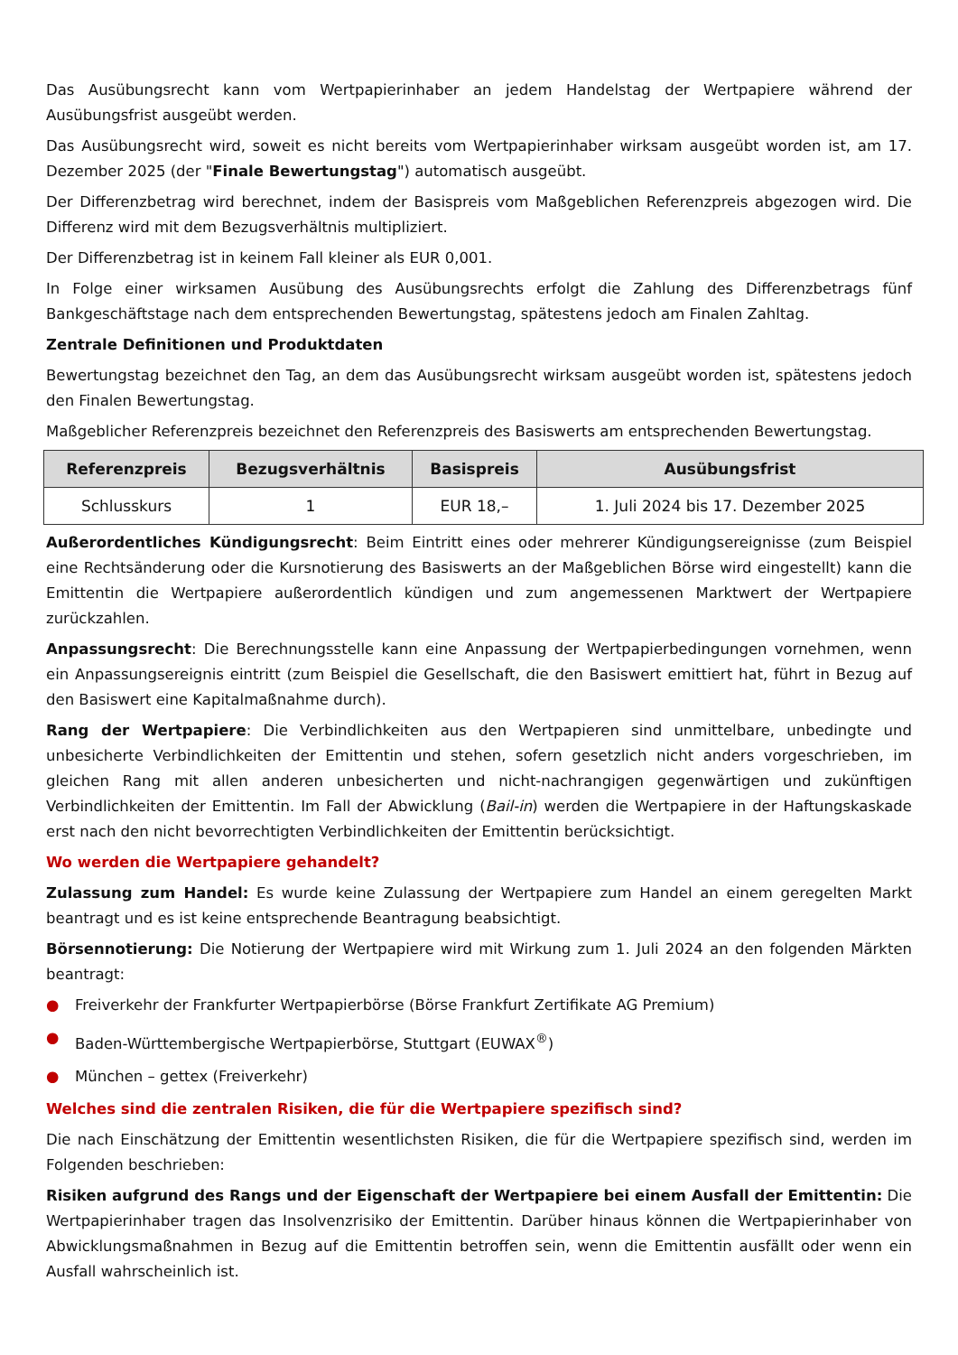Das Ausübungsrecht kann vom Wertpapierinhaber an jedem Handelstag der Wertpapiere während der Ausübungsfrist ausgeübt werden.
Das Ausübungsrecht wird, soweit es nicht bereits vom Wertpapierinhaber wirksam ausgeübt worden ist, am 17. Dezember 2025 (der "Finale Bewertungstag") automatisch ausgeübt.
Der Differenzbetrag wird berechnet, indem der Basispreis vom Maßgeblichen Referenzpreis abgezogen wird. Die Differenz wird mit dem Bezugsverhältnis multipliziert.
Der Differenzbetrag ist in keinem Fall kleiner als EUR 0,001.
In Folge einer wirksamen Ausübung des Ausübungsrechts erfolgt die Zahlung des Differenzbetrags fünf Bankgeschäftstage nach dem entsprechenden Bewertungstag, spätestens jedoch am Finalen Zahltag.
Zentrale Definitionen und Produktdaten
Bewertungstag bezeichnet den Tag, an dem das Ausübungsrecht wirksam ausgeübt worden ist, spätestens jedoch den Finalen Bewertungstag.
Maßgeblicher Referenzpreis bezeichnet den Referenzpreis des Basiswerts am entsprechenden Bewertungstag.
| Referenzpreis | Bezugsverhältnis | Basispreis | Ausübungsfrist |
| --- | --- | --- | --- |
| Schlusskurs | 1 | EUR 18,– | 1. Juli 2024 bis 17. Dezember 2025 |
Außerordentliches Kündigungsrecht: Beim Eintritt eines oder mehrerer Kündigungsereignisse (zum Beispiel eine Rechtsänderung oder die Kursnotierung des Basiswerts an der Maßgeblichen Börse wird eingestellt) kann die Emittentin die Wertpapiere außerordentlich kündigen und zum angemessenen Marktwert der Wertpapiere zurückzahlen.
Anpassungsrecht: Die Berechnungsstelle kann eine Anpassung der Wertpapierbedingungen vornehmen, wenn ein Anpassungsereignis eintritt (zum Beispiel die Gesellschaft, die den Basiswert emittiert hat, führt in Bezug auf den Basiswert eine Kapitalmaßnahme durch).
Rang der Wertpapiere: Die Verbindlichkeiten aus den Wertpapieren sind unmittelbare, unbedingte und unbesicherte Verbindlichkeiten der Emittentin und stehen, sofern gesetzlich nicht anders vorgeschrieben, im gleichen Rang mit allen anderen unbesicherten und nicht-nachrangigen gegenwärtigen und zukünftigen Verbindlichkeiten der Emittentin. Im Fall der Abwicklung (Bail-in) werden die Wertpapiere in der Haftungskaskade erst nach den nicht bevorrechtigten Verbindlichkeiten der Emittentin berücksichtigt.
Wo werden die Wertpapiere gehandelt?
Zulassung zum Handel: Es wurde keine Zulassung der Wertpapiere zum Handel an einem geregelten Markt beantragt und es ist keine entsprechende Beantragung beabsichtigt.
Börsennotierung: Die Notierung der Wertpapiere wird mit Wirkung zum 1. Juli 2024 an den folgenden Märkten beantragt:
● Freiverkehr der Frankfurter Wertpapierbörse (Börse Frankfurt Zertifikate AG Premium)
● Baden-Württembergische Wertpapierbörse, Stuttgart (EUWAX<sup>®</sup>)
● München – gettex (Freiverkehr)
Welches sind die zentralen Risiken, die für die Wertpapiere spezifisch sind?
Die nach Einschätzung der Emittentin wesentlichsten Risiken, die für die Wertpapiere spezifisch sind, werden im Folgenden beschrieben:
Risiken aufgrund des Rangs und der Eigenschaft der Wertpapiere bei einem Ausfall der Emittentin: Die Wertpapierinhaber tragen das Insolvenzrisiko der Emittentin. Darüber hinaus können die Wertpapierinhaber von Abwicklungsmaßnahmen in Bezug auf die Emittentin betroffen sein, wenn die Emittentin ausfällt oder wenn ein Ausfall wahrscheinlich ist.